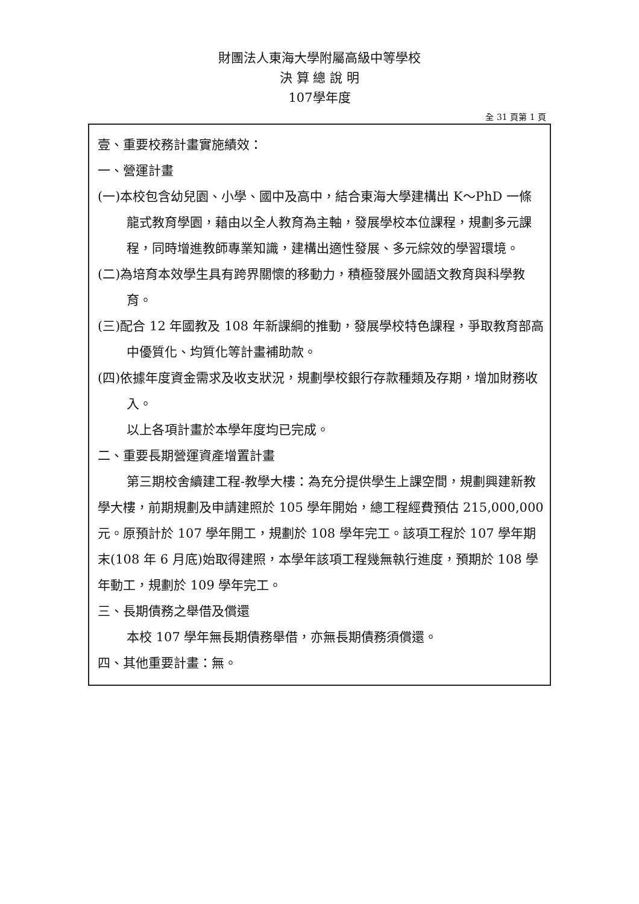財團法人東海大學附屬高級中等學校
決 算 總 說 明
107學年度
全 31 頁第 1 頁
壹、重要校務計畫實施績效：
一、營運計畫
(一)本校包含幼兒園、小學、國中及高中，結合東海大學建構出 K～PhD 一條龍式教育學園，藉由以全人教育為主軸，發展學校本位課程，規劃多元課程，同時增進教師專業知識，建構出適性發展、多元綜效的學習環境。
(二)為培育本效學生具有跨界關懷的移動力，積極發展外國語文教育與科學教育。
(三)配合 12 年國教及 108 年新課綱的推動，發展學校特色課程，爭取教育部高中優質化、均質化等計畫補助款。
(四)依據年度資金需求及收支狀況，規劃學校銀行存款種類及存期，增加財務收入。
以上各項計畫於本學年度均已完成。
二、重要長期營運資產增置計畫
第三期校舍續建工程-教學大樓：為充分提供學生上課空間，規劃興建新教學大樓，前期規劃及申請建照於 105 學年開始，總工程經費預估 215,000,000 元。原預計於 107 學年開工，規劃於 108 學年完工。該項工程於 107 學年期末(108 年 6 月底)始取得建照，本學年該項工程幾無執行進度，預期於 108 學年動工，規劃於 109 學年完工。
三、長期債務之舉借及償還
本校 107 學年無長期債務舉借，亦無長期債務須償還。
四、其他重要計畫：無。